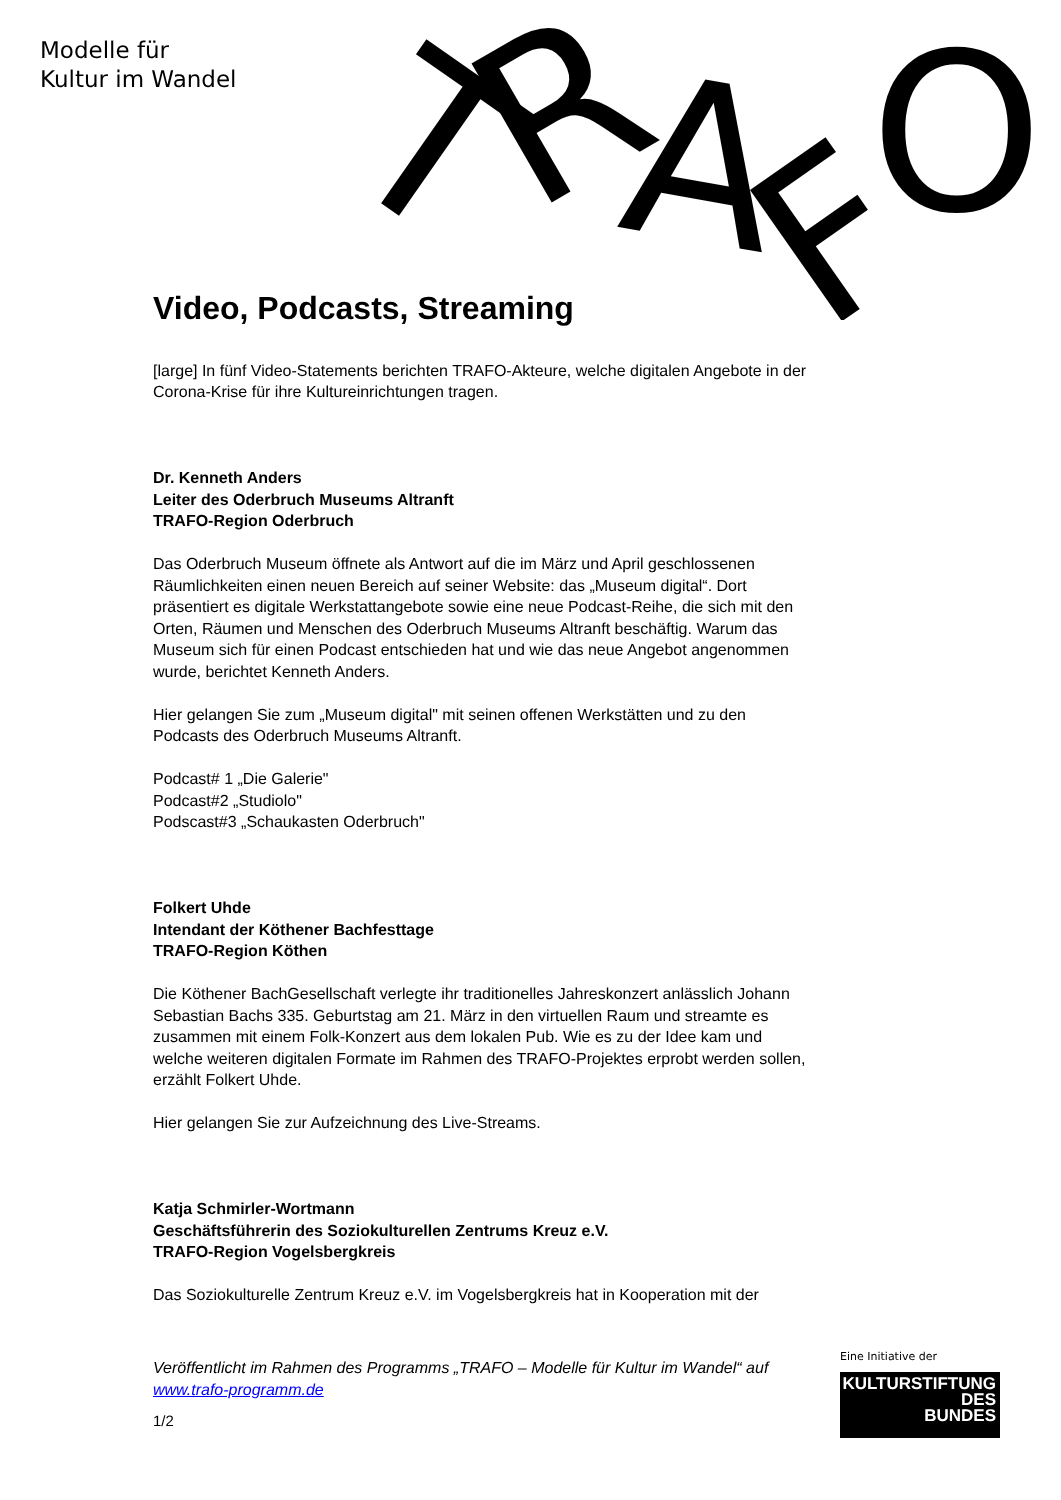Modelle für
Kultur im Wandel
T
R
A
F
O
Video, Podcasts, Streaming
[large] In fünf Video-Statements berichten TRAFO-Akteure, welche digitalen Angebote in der Corona-Krise für ihre Kultureinrichtungen tragen.
Dr. Kenneth Anders
Leiter des Oderbruch Museums Altranft
TRAFO-Region Oderbruch
Das Oderbruch Museum öffnete als Antwort auf die im März und April geschlossenen Räumlichkeiten einen neuen Bereich auf seiner Website: das „Museum digital“. Dort präsentiert es digitale Werkstattangebote sowie eine neue Podcast-Reihe, die sich mit den Orten, Räumen und Menschen des Oderbruch Museums Altranft beschäftig. Warum das Museum sich für einen Podcast entschieden hat und wie das neue Angebot angenommen wurde, berichtet Kenneth Anders.
Hier gelangen Sie zum „Museum digital" mit seinen offenen Werkstätten und zu den Podcasts des Oderbruch Museums Altranft.
Podcast# 1 „Die Galerie"
Podcast#2 „Studiolo"
Podscast#3 „Schaukasten Oderbruch"
Folkert Uhde
Intendant der Köthener Bachfesttage
TRAFO-Region Köthen
Die Köthener BachGesellschaft verlegte ihr traditionelles Jahreskonzert anlässlich Johann Sebastian Bachs 335. Geburtstag am 21. März in den virtuellen Raum und streamte es zusammen mit einem Folk-Konzert aus dem lokalen Pub. Wie es zu der Idee kam und welche weiteren digitalen Formate im Rahmen des TRAFO-Projektes erprobt werden sollen, erzählt Folkert Uhde.
Hier gelangen Sie zur Aufzeichnung des Live-Streams.
Katja Schmirler-Wortmann
Geschäftsführerin des Soziokulturellen Zentrums Kreuz e.V.
TRAFO-Region Vogelsbergkreis
Das Soziokulturelle Zentrum Kreuz e.V. im Vogelsbergkreis hat in Kooperation mit der
Veröffentlicht im Rahmen des Programms „TRAFO – Modelle für Kultur im Wandel“ auf www.trafo-programm.de
1/2
Eine Initiative der
KULTURSTIFTUNG
DES
BUNDES